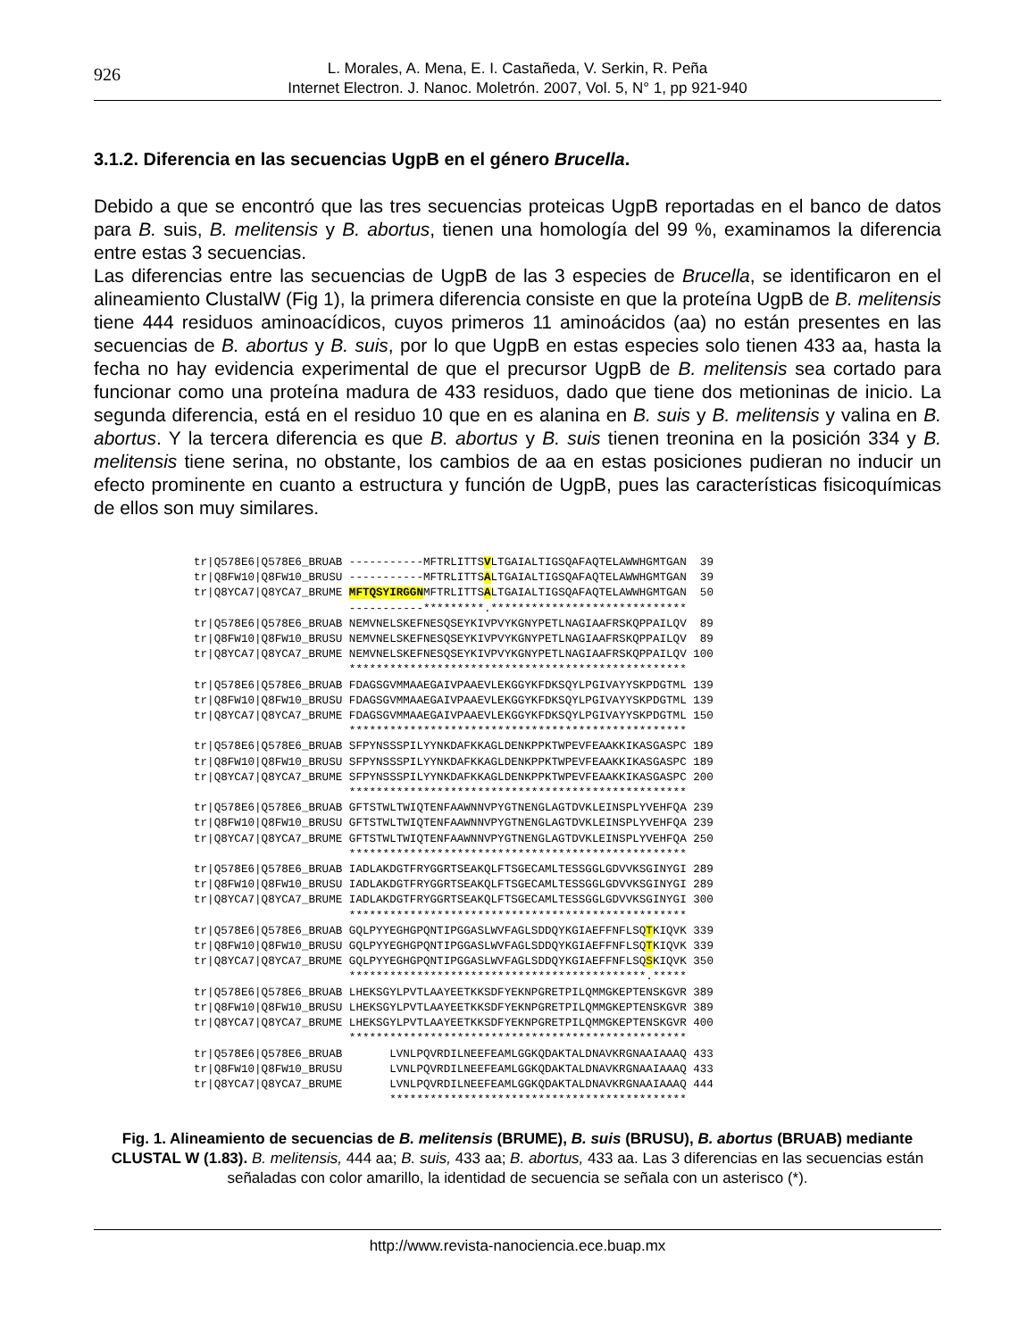926
L. Morales, A. Mena, E. I. Castañeda, V. Serkin, R. Peña
Internet Electron. J. Nanoc. Moletrón. 2007, Vol. 5, N° 1, pp 921-940
3.1.2. Diferencia en las secuencias UgpB en el género Brucella.
Debido a que se encontró que las tres secuencias proteicas UgpB reportadas en el banco de datos para B. suis, B. melitensis y B. abortus, tienen una homología del 99 %, examinamos la diferencia entre estas 3 secuencias.
Las diferencias entre las secuencias de UgpB de las 3 especies de Brucella, se identificaron en el alineamiento ClustalW (Fig 1), la primera diferencia consiste en que la proteína UgpB de B. melitensis tiene 444 residuos aminoacídicos, cuyos primeros 11 aminoácidos (aa) no están presentes en las secuencias de B. abortus y B. suis, por lo que UgpB en estas especies solo tienen 433 aa, hasta la fecha no hay evidencia experimental de que el precursor UgpB de B. melitensis sea cortado para funcionar como una proteína madura de 433 residuos, dado que tiene dos metioninas de inicio. La segunda diferencia, está en el residuo 10 que en es alanina en B. suis y B. melitensis y valina en B. abortus. Y la tercera diferencia es que B. abortus y B. suis tienen treonina en la posición 334 y B. melitensis tiene serina, no obstante, los cambios de aa en estas posiciones pudieran no inducir un efecto prominente en cuanto a estructura y función de UgpB, pues las características fisicoquímicas de ellos son muy similares.
tr|Q578E6|Q578E6_BRUAB -----------MFTRLITTSVLTGAIALTIGSQAFAQTELAWWHGMTGAN  39
tr|Q8FW10|Q8FW10_BRUSU -----------MFTRLITTSALTGAIALTIGSQAFAQTELAWWHGMTGAN  39
tr|Q8YCA7|Q8YCA7_BRUME MFTQSYIRGGNMFTRLITTSALTGAIALTIGSQAFAQTELAWWHGMTGAN  50
                       -----------*********.*****************************
tr|Q578E6|Q578E6_BRUAB NEMVNELSKEFNESQSEYKIVPVYKGNYPETLNAGIAAFRSKQPPAILQV  89
tr|Q8FW10|Q8FW10_BRUSU NEMVNELSKEFNESQSEYKIVPVYKGNYPETLNAGIAAFRSKQPPAILQV  89
tr|Q8YCA7|Q8YCA7_BRUME NEMVNELSKEFNESQSEYKIVPVYKGNYPETLNAGIAAFRSKQPPAILQV 100
                       **************************************************
tr|Q578E6|Q578E6_BRUAB FDAGSGVMMAAEGAIVPAAEVLEKGGYKFDKSQYLPGIVAYYSKPDGTML 139
tr|Q8FW10|Q8FW10_BRUSU FDAGSGVMMAAEGAIVPAAEVLEKGGYKFDKSQYLPGIVAYYSKPDGTML 139
tr|Q8YCA7|Q8YCA7_BRUME FDAGSGVMMAAEGAIVPAAEVLEKGGYKFDKSQYLPGIVAYYSKPDGTML 150
                       **************************************************
tr|Q578E6|Q578E6_BRUAB SFPYNSSSPILYYNKDAFKKAGLDENKPPKTWPEVFEAAKKIKASGASPC 189
tr|Q8FW10|Q8FW10_BRUSU SFPYNSSSPILYYNKDAFKKAGLDENKPPKTWPEVFEAAKKIKASGASPC 189
tr|Q8YCA7|Q8YCA7_BRUME SFPYNSSSPILYYNKDAFKKAGLDENKPPKTWPEVFEAAKKIKASGASPC 200
                       **************************************************
tr|Q578E6|Q578E6_BRUAB GFTSTWLTWIQTENFAAWNNVPYGTNENGLAGTDVKLEINSPLYVEHFQA 239
tr|Q8FW10|Q8FW10_BRUSU GFTSTWLTWIQTENFAAWNNVPYGTNENGLAGTDVKLEINSPLYVEHFQA 239
tr|Q8YCA7|Q8YCA7_BRUME GFTSTWLTWIQTENFAAWNNVPYGTNENGLAGTDVKLEINSPLYVEHFQA 250
                       **************************************************
tr|Q578E6|Q578E6_BRUAB IADLAKDGTFRYGGRTSEAKQLFTSGECAMLTESSGGLGDVVKSGINYGI 289
tr|Q8FW10|Q8FW10_BRUSU IADLAKDGTFRYGGRTSEAKQLFTSGECAMLTESSGGLGDVVKSGINYGI 289
tr|Q8YCA7|Q8YCA7_BRUME IADLAKDGTFRYGGRTSEAKQLFTSGECAMLTESSGGLGDVVKSGINYGI 300
                       **************************************************
tr|Q578E6|Q578E6_BRUAB GQLPYYEGHGPQNTIPGGASLWVFAGLSDDQYKGIAEFFNFLSQTKIQVK 339
tr|Q8FW10|Q8FW10_BRUSU GQLPYYEGHGPQNTIPGGASLWVFAGLSDDQYKGIAEFFNFLSQTKIQVK 339
tr|Q8YCA7|Q8YCA7_BRUME GQLPYYEGHGPQNTIPGGASLWVFAGLSDDQYKGIAEFFNFLSQSKIQVK 350
                       ********************************************.*****
tr|Q578E6|Q578E6_BRUAB LHEKSGYLPVTLAAYEETKKSDFYEKNPGRETPILQMMGKEPTENSKGVR 389
tr|Q8FW10|Q8FW10_BRUSU LHEKSGYLPVTLAAYEETKKSDFYEKNPGRETPILQMMGKEPTENSKGVR 389
tr|Q8YCA7|Q8YCA7_BRUME LHEKSGYLPVTLAAYEETKKSDFYEKNPGRETPILQMMGKEPTENSKGVR 400
                       **************************************************
tr|Q578E6|Q578E6_BRUAB       LVNLPQVRDILNEEFEAMLGGKQDAKTALDNAVKRGNAAIAAAQ 433
tr|Q8FW10|Q8FW10_BRUSU       LVNLPQVRDILNEEFEAMLGGKQDAKTALDNAVKRGNAAIAAAQ 433
tr|Q8YCA7|Q8YCA7_BRUME       LVNLPQVRDILNEEFEAMLGGKQDAKTALDNAVKRGNAAIAAAQ 444
                             ********************************************
Fig. 1. Alineamiento de secuencias de B. melitensis (BRUME), B. suis (BRUSU), B. abortus (BRUAB) mediante CLUSTAL W (1.83). B. melitensis, 444 aa; B. suis, 433 aa; B. abortus, 433 aa. Las 3 diferencias en las secuencias están señaladas con color amarillo, la identidad de secuencia se señala con un asterisco (*).
http://www.revista-nanociencia.ece.buap.mx